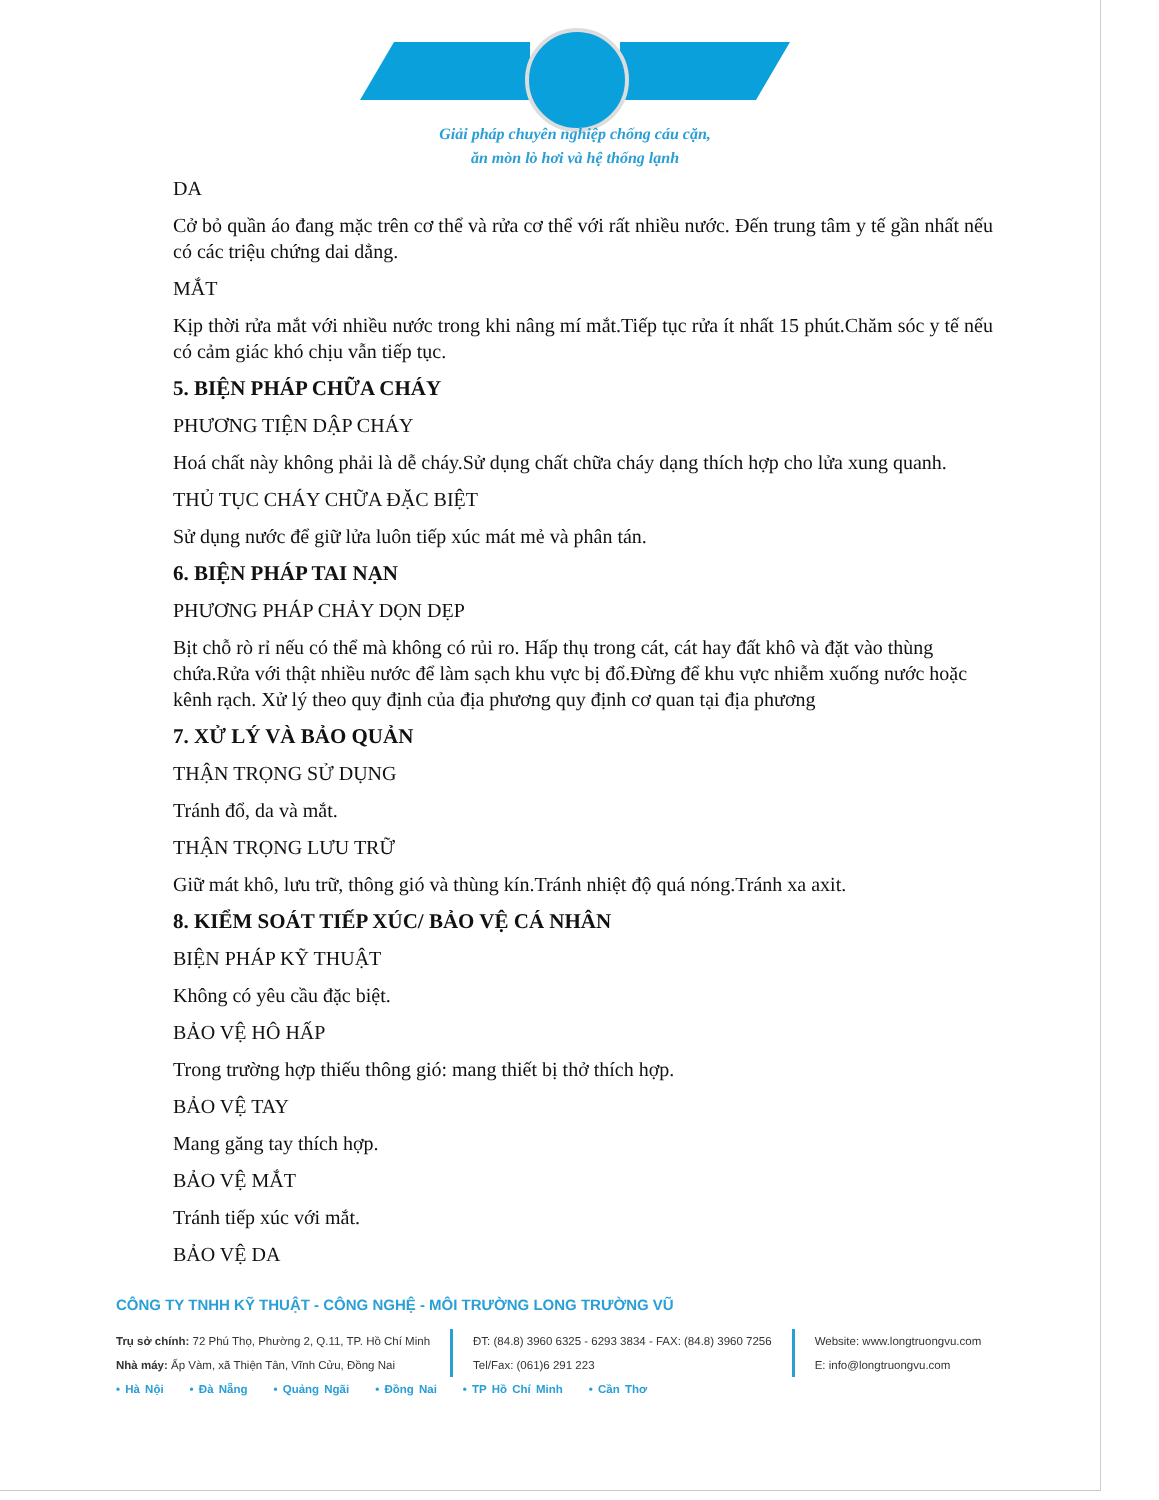Giải pháp chuyên nghiệp chống cáu cặn,
ăn mòn lò hơi và hệ thống lạnh
DA
Cở bỏ quần áo đang mặc trên cơ thể và rửa cơ thể với rất nhiều nước. Đến trung tâm y tế gần nhất nếu có các triệu chứng dai dẳng.
MẮT
Kịp thời rửa mắt với nhiều nước trong khi nâng mí mắt.Tiếp tục rửa ít nhất 15 phút.Chăm sóc y tế nếu có cảm giác khó chịu vẫn tiếp tục.
5. BIỆN PHÁP CHỮA CHÁY
PHƯƠNG TIỆN DẬP CHÁY
Hoá chất này không phải là dễ cháy.Sử dụng chất chữa cháy dạng thích hợp cho lửa xung quanh.
THỦ TỤC CHÁY CHỮA ĐẶC BIỆT
Sử dụng nước để giữ lửa luôn tiếp xúc mát mẻ và phân tán.
6. BIỆN PHÁP TAI NẠN
PHƯƠNG PHÁP CHẢY DỌN DẸP
Bịt chỗ rò rỉ nếu có thể mà không có rủi ro. Hấp thụ trong cát, cát hay đất khô và đặt vào thùng chứa.Rửa với thật nhiều nước để làm sạch khu vực bị đổ.Đừng để khu vực nhiễm xuống nước hoặc kênh rạch. Xử lý theo quy định của địa phương quy định cơ quan tại địa phương
7. XỬ LÝ VÀ BẢO QUẢN
THẬN TRỌNG SỬ DỤNG
Tránh đổ, da và mắt.
THẬN TRỌNG LƯU TRỮ
Giữ mát khô, lưu trữ, thông gió và thùng kín.Tránh nhiệt độ quá nóng.Tránh xa axit.
8. KIỂM SOÁT TIẾP XÚC/ BẢO VỆ CÁ NHÂN
BIỆN PHÁP KỸ THUẬT
Không có yêu cầu đặc biệt.
BẢO VỆ HÔ HẤP
Trong trường hợp thiếu thông gió: mang thiết bị thở thích hợp.
BẢO VỆ TAY
Mang găng tay thích hợp.
BẢO VỆ MẮT
Tránh tiếp xúc với mắt.
BẢO VỆ DA
CÔNG TY TNHH KỸ THUẬT - CÔNG NGHỆ - MÔI TRƯỜNG LONG TRƯỜNG VŨ
Trụ sở chính: 72 Phú Thọ, Phường 2, Q.11, TP. Hồ Chí Minh
Nhà máy: Ấp Vàm, xã Thiện Tân, Vĩnh Cửu, Đồng Nai
ĐT: (84.8) 3960 6325 - 6293 3834 - FAX: (84.8) 3960 7256
Tel/Fax: (061)6 291 223
Website: www.longtruongvu.com
E: info@longtruongvu.com
• Hà Nội • Đà Nẵng • Quảng Ngãi • Đồng Nai • TP Hồ Chí Minh • Cần Thơ